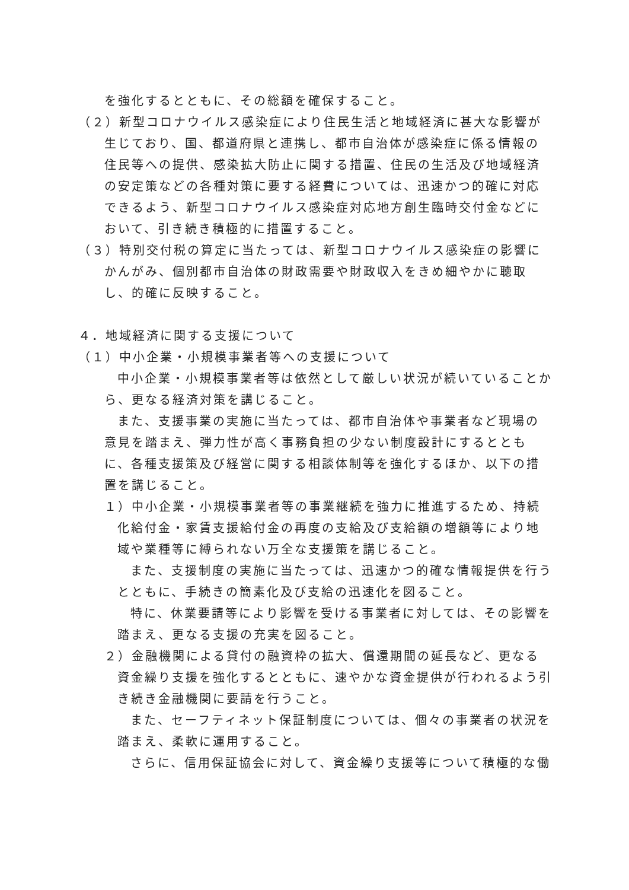を強化するとともに、その総額を確保すること。
（２）新型コロナウイルス感染症により住民生活と地域経済に甚大な影響が生じており、国、都道府県と連携し、都市自治体が感染症に係る情報の住民等への提供、感染拡大防止に関する措置、住民の生活及び地域経済の安定策などの各種対策に要する経費については、迅速かつ的確に対応できるよう、新型コロナウイルス感染症対応地方創生臨時交付金などにおいて、引き続き積極的に措置すること。
（３）特別交付税の算定に当たっては、新型コロナウイルス感染症の影響にかんがみ、個別都市自治体の財政需要や財政収入をきめ細やかに聴取し、的確に反映すること。
４．地域経済に関する支援について
（１）中小企業・小規模事業者等への支援について
中小企業・小規模事業者等は依然として厳しい状況が続いていることから、更なる経済対策を講じること。
また、支援事業の実施に当たっては、都市自治体や事業者など現場の意見を踏まえ、弾力性が高く事務負担の少ない制度設計にするとともに、各種支援策及び経営に関する相談体制等を強化するほか、以下の措置を講じること。
１）中小企業・小規模事業者等の事業継続を強力に推進するため、持続化給付金・家賃支援給付金の再度の支給及び支給額の増額等により地域や業種等に縛られない万全な支援策を講じること。
また、支援制度の実施に当たっては、迅速かつ的確な情報提供を行うとともに、手続きの簡素化及び支給の迅速化を図ること。
特に、休業要請等により影響を受ける事業者に対しては、その影響を踏まえ、更なる支援の充実を図ること。
２）金融機関による貸付の融資枠の拡大、償還期間の延長など、更なる資金繰り支援を強化するとともに、速やかな資金提供が行われるよう引き続き金融機関に要請を行うこと。
また、セーフティネット保証制度については、個々の事業者の状況を踏まえ、柔軟に運用すること。
さらに、信用保証協会に対して、資金繰り支援等について積極的な働